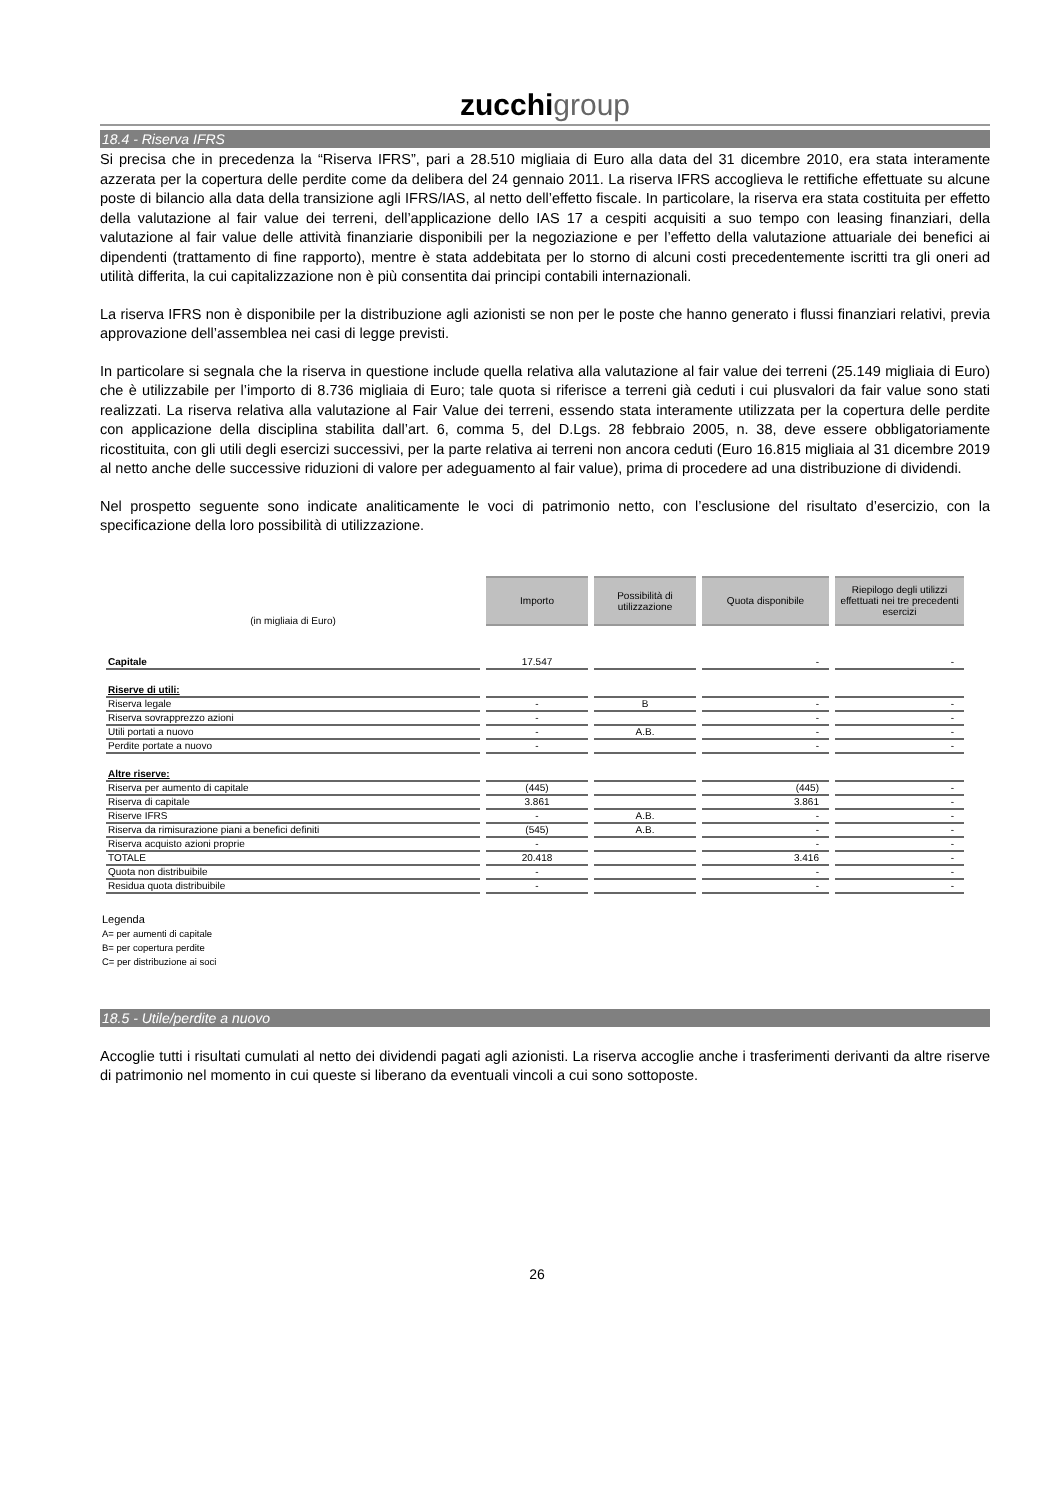zucchi group
18.4 - Riserva IFRS
Si precisa che in precedenza la “Riserva IFRS”, pari a 28.510 migliaia di Euro alla data del 31 dicembre 2010, era stata interamente azzerata per la copertura delle perdite come da delibera del 24 gennaio 2011. La riserva IFRS accoglieva le rettifiche effettuate su alcune poste di bilancio alla data della transizione agli IFRS/IAS, al netto dell’effetto fiscale. In particolare, la riserva era stata costituita per effetto della valutazione al fair value dei terreni, dell’applicazione dello IAS 17 a cespiti acquisiti a suo tempo con leasing finanziari, della valutazione al fair value delle attività finanziarie disponibili per la negoziazione e per l’effetto della valutazione attuariale dei benefici ai dipendenti (trattamento di fine rapporto), mentre è stata addebitata per lo storno di alcuni costi precedentemente iscritti tra gli oneri ad utilità differita, la cui capitalizzazione non è più consentita dai principi contabili internazionali.
La riserva IFRS non è disponibile per la distribuzione agli azionisti se non per le poste che hanno generato i flussi finanziari relativi, previa approvazione dell’assemblea nei casi di legge previsti.
In particolare si segnala che la riserva in questione include quella relativa alla valutazione al fair value dei terreni (25.149 migliaia di Euro) che è utilizzabile per l’importo di 8.736 migliaia di Euro; tale quota si riferisce a terreni già ceduti i cui plusvalori da fair value sono stati realizzati. La riserva relativa alla valutazione al Fair Value dei terreni, essendo stata interamente utilizzata per la copertura delle perdite con applicazione della disciplina stabilita dall’art. 6, comma 5, del D.Lgs. 28 febbraio 2005, n. 38, deve essere obbligatoriamente ricostituita, con gli utili degli esercizi successivi, per la parte relativa ai terreni non ancora ceduti (Euro 16.815 migliaia al 31 dicembre 2019 al netto anche delle successive riduzioni di valore per adeguamento al fair value), prima di procedere ad una distribuzione di dividendi.
Nel prospetto seguente sono indicate analiticamente le voci di patrimonio netto, con l’esclusione del risultato d’esercizio, con la specificazione della loro possibilità di utilizzazione.
| (in migliaia di Euro) | Importo | Possibilità di utilizzazione | Quota disponibile | Riepilogo degli utilizzi effettuati nei tre precedenti esercizi |
| Capitale | 17.547 | | - | - |
| Riserve di utili: | | | | |
| Riserva legale | - | B | - | - |
| Riserva sovrapprezzo azioni | - | | - | - |
| Utili portati a nuovo | - | A.B. | - | - |
| Perdite portate a nuovo | - | | - | - |
| Altre riserve: | | | | |
| Riserva per aumento di capitale | (445) | | (445) | - |
| Riserva di capitale | 3.861 | | 3.861 | - |
| Riserve IFRS | - | A.B. | - | - |
| Riserva da rimisurazione piani a benefici definiti | (545) | A.B. | - | - |
| Riserva acquisto azioni proprie | - | | - | - |
| TOTALE | 20.418 | | 3.416 | - |
| Quota non distribuibile | - | | - | - |
| Residua quota distribuibile | - | | - | - |
Legenda
A= per aumenti di capitale
B= per copertura perdite
C= per distribuzione ai soci
18.5 - Utile/perdite a nuovo
Accoglie tutti i risultati cumulati al netto dei dividendi pagati agli azionisti. La riserva accoglie anche i trasferimenti derivanti da altre riserve di patrimonio nel momento in cui queste si liberano da eventuali vincoli a cui sono sottoposte.
26